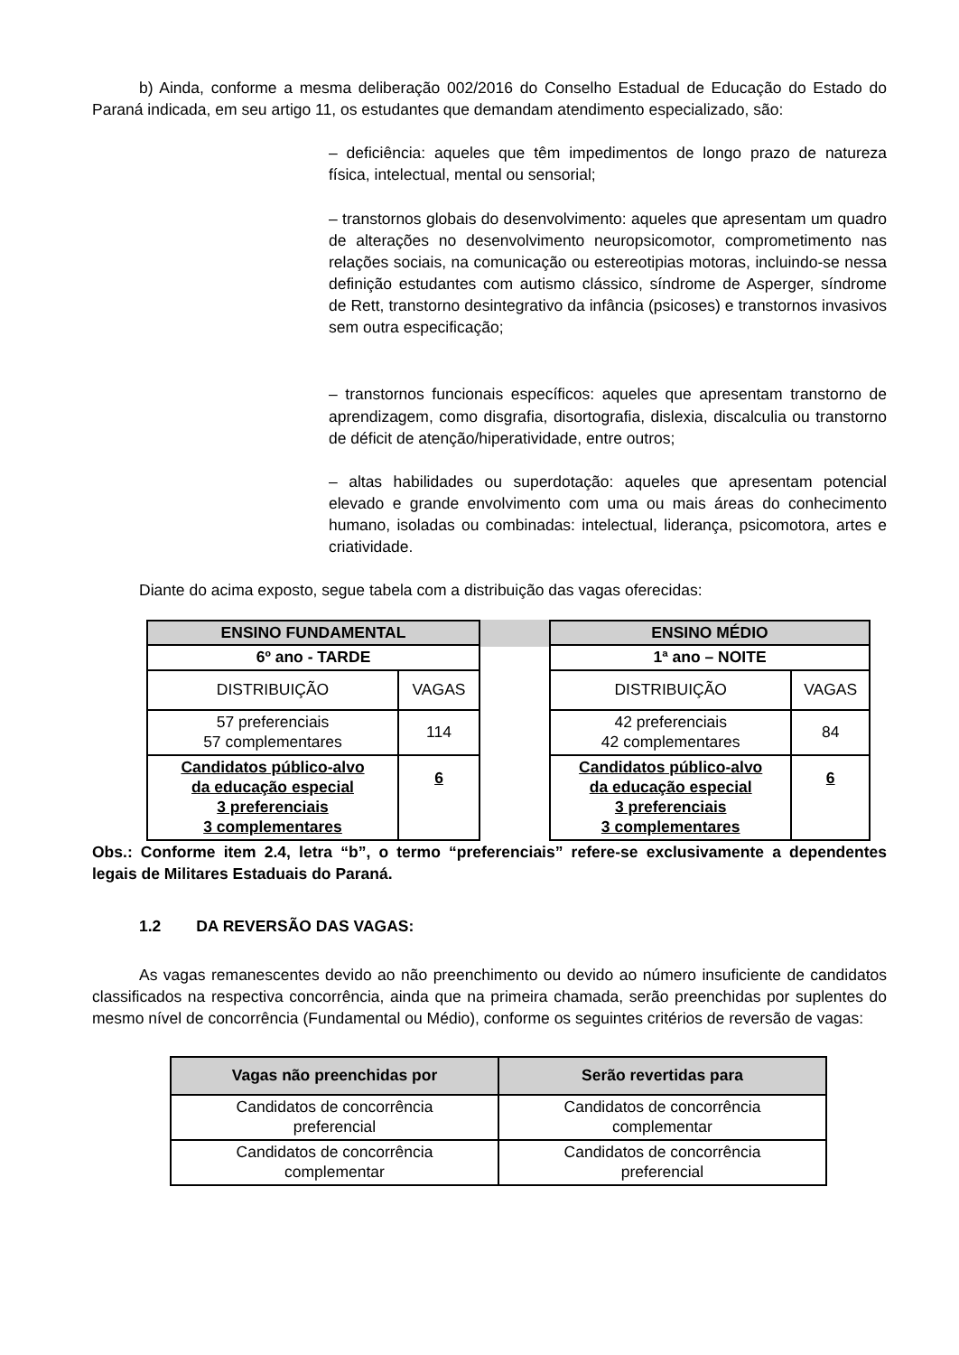b) Ainda, conforme a mesma deliberação 002/2016 do Conselho Estadual de Educação do Estado do Paraná indicada, em seu artigo 11, os estudantes que demandam atendimento especializado, são:
– deficiência: aqueles que têm impedimentos de longo prazo de natureza física, intelectual, mental ou sensorial;
– transtornos globais do desenvolvimento: aqueles que apresentam um quadro de alterações no desenvolvimento neuropsicomotor, comprometimento nas relações sociais, na comunicação ou estereotipias motoras, incluindo-se nessa definição estudantes com autismo clássico, síndrome de Asperger, síndrome de Rett, transtorno desintegrativo da infância (psicoses) e transtornos invasivos sem outra especificação;
– transtornos funcionais específicos: aqueles que apresentam transtorno de aprendizagem, como disgrafia, disortografia, dislexia, discalculia ou transtorno de déficit de atenção/hiperatividade, entre outros;
– altas habilidades ou superdotação: aqueles que apresentam potencial elevado e grande envolvimento com uma ou mais áreas do conhecimento humano, isoladas ou combinadas: intelectual, liderança, psicomotora, artes e criatividade.
Diante do acima exposto, segue tabela com a distribuição das vagas oferecidas:
| ENSINO FUNDAMENTAL | |
| 6º ano - TARDE | |
| DISTRIBUIÇÃO | VAGAS |
| 57 preferenciais 57 complementares | 114 |
| Candidatos público-alvo da educação especial 3 preferenciais 3 complementares | 6 |
| ENSINO MÉDIO | |
| 1ª ano – NOITE | |
| DISTRIBUIÇÃO | VAGAS |
| 42 preferenciais 42 complementares | 84 |
| Candidatos público-alvo da educação especial 3 preferenciais 3 complementares | 6 |
Obs.: Conforme item 2.4, letra “b”, o termo “preferenciais” refere-se exclusivamente a dependentes legais de Militares Estaduais do Paraná.
1.2 DA REVERSÃO DAS VAGAS:
As vagas remanescentes devido ao não preenchimento ou devido ao número insuficiente de candidatos classificados na respectiva concorrência, ainda que na primeira chamada, serão preenchidas por suplentes do mesmo nível de concorrência (Fundamental ou Médio), conforme os seguintes critérios de reversão de vagas:
| Vagas não preenchidas por | Serão revertidas para |
| --- | --- |
| Candidatos de concorrência preferencial | Candidatos de concorrência complementar |
| Candidatos de concorrência complementar | Candidatos de concorrência preferencial |